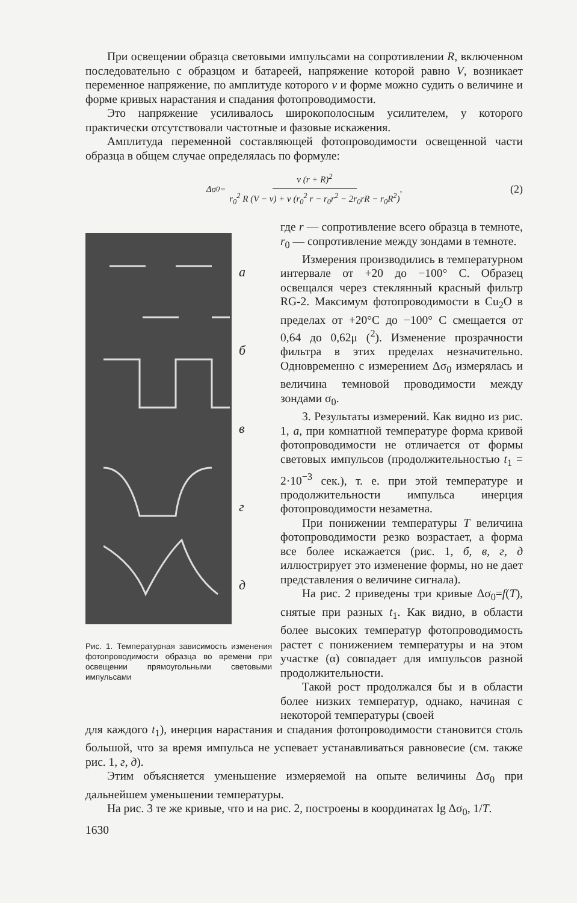При освещении образца световыми импульсами на сопротивлении R, включенном последовательно с образцом и батареей, напряжение которой равно V, возникает переменное напряжение, по амплитуде которого v и форме можно судить о величине и форме кривых нарастания и спадания фотопроводимости.
Это напряжение усиливалось широкополосным усилителем, у которого практически отсутствовали частотные и фазовые искажения.
Амплитуда переменной составляющей фотопроводимости освещенной части образца в общем случае определялась по формуле:
Δσ<sub>0</sub>= v (r + R)<sup>2</sup> r<sub>0</sub><sup>2</sup> R (V − v) + v (r<sub>0</sub><sup>2</sup> r − r<sub>0</sub>r<sup>2</sup> − 2r<sub>0</sub>rR − r<sub>0</sub>R<sup>2</sup>), (2)
абвгд
Рис. 1. Температурная зависимость изменения фотопроводимости образца во времени при освещении прямоугольными световыми импульсами
где r — сопротивление всего образца в темноте, r<sub>0</sub> — сопротивление между зондами в темноте.
Измерения производились в температурном интервале от +20 до −100° С. Образец освещался через стеклянный красный фильтр RG-2. Максимум фотопроводимости в Cu<sub>2</sub>O в пределах от +20°С до −100° С смещается от 0,64 до 0,62μ (<sup>2</sup>). Изменение прозрачности фильтра в этих пределах незначительно. Одновременно с измерением Δσ<sub>0</sub> измерялась и величина темновой проводимости между зондами σ<sub>0</sub>.
3. Результаты измерений. Как видно из рис. 1, а, при комнатной температуре форма кривой фотопроводимости не отличается от формы световых импульсов (продолжительностью t<sub>1</sub> = 2·10<sup>−3</sup> сек.), т. е. при этой температуре и продолжительности импульса инерция фотопроводимости незаметна.
При понижении температуры T величина фотопроводимости резко возрастает, а форма все более искажается (рис. 1, б, в, г, д иллюстрирует это изменение формы, но не дает представления о величине сигнала).
На рис. 2 приведены три кривые Δσ<sub>0</sub>=f(T), снятые при разных t<sub>1</sub>. Как видно, в области более высоких температур фотопроводимость растет с понижением температуры и на этом участке (α) совпадает для импульсов разной продолжительности.
Такой рост продолжался бы и в области более низких температур, однако, начиная с некоторой температуры (своей
для каждого t<sub>1</sub>), инерция нарастания и спадания фотопроводимости становится столь большой, что за время импульса не успевает устанавливаться равновесие (см. также рис. 1, г, д).
Этим объясняется уменьшение измеряемой на опыте величины Δσ<sub>0</sub> при дальнейшем уменьшении температуры.
На рис. 3 те же кривые, что и на рис. 2, построены в координатах lg Δσ<sub>0</sub>, 1/T.
1630